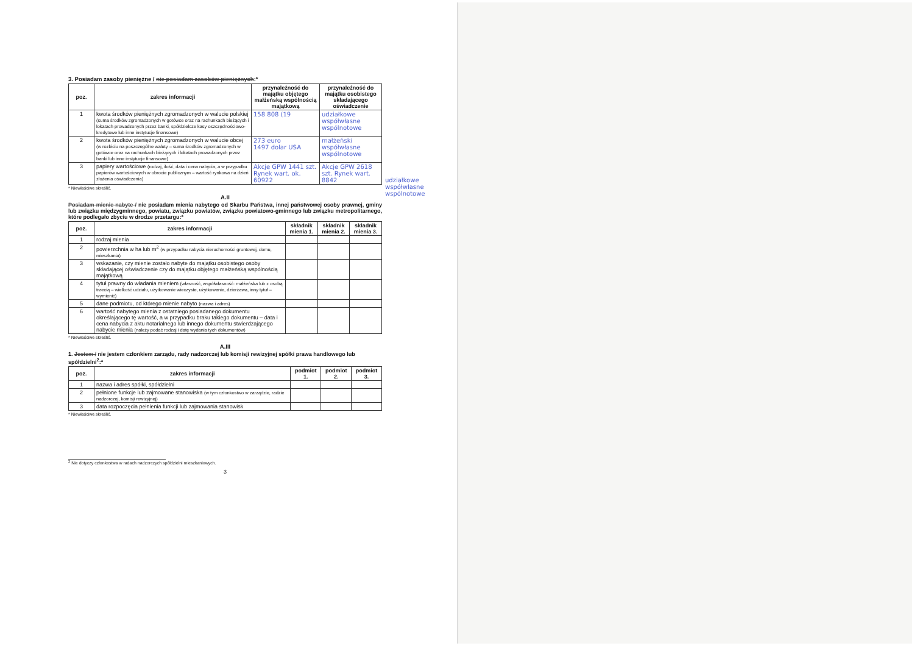3. Posiadam zasoby pieniężne / nie posiadam zasobów pieniężnych:*
| poz. | zakres informacji | przynależność do majątku objętego małżeńską wspólnością majątkową | przynależność do majątku osobistego składającego oświadczenie |
| --- | --- | --- | --- |
| 1 | kwota środków pieniężnych zgromadzonych w walucie polskiej (suma środków zgromadzonych w gotówce oraz na rachunkach bieżących i lokatach prowadzonych przez banki, spółdzielcze kasy oszczędnościowo-kredytowe lub inne instytucje finansowe) | 158 808 (19 | udziałkowe współwłasne wspólnotowe |
| 2 | kwota środków pieniężnych zgromadzonych w walucie obcej (w rozbiciu na poszczególne waluty – suma środków zgromadzonych w gotówce oraz na rachunkach bieżących i lokatach prowadzonych przez banki lub inne instytucje finansowe) | 273 euro 1497 dolar USA | małżeński współwłasne wspólnotowe |
| 3 | papiery wartościowe (rodzaj, ilość, data i cena nabycia, a w przypadku papierów wartościowych w obrocie publicznym – wartość rynkowa na dzień złożenia oświadczenia) | Akcje GPW 1441 szt. Rynek wart. ok. 60922 | Akcje GPW 2618 szt. Rynek wart. 8842 |
* Niewłaściwe skreślić.
A.II
Posiadam mienie nabyte / nie posiadam mienia nabytego od Skarbu Państwa, innej państwowej osoby prawnej, gminy lub związku międzygminnego, powiatu, związku powiatów, związku powiatowo-gminnego lub związku metropolitarnego, które podlegało zbyciu w drodze przetargu:*
| poz. | zakres informacji | składnik mienia 1. | składnik mienia 2. | składnik mienia 3. |
| --- | --- | --- | --- | --- |
| 1 | rodzaj mienia | | | |
| 2 | powierzchnia w ha lub m<sup>2</sup> (w przypadku nabycia nieruchomości gruntowej, domu, mieszkania) | | | |
| 3 | wskazanie, czy mienie zostało nabyte do majątku osobistego osoby składającej oświadczenie czy do majątku objętego małżeńską wspólnością majątkową | | | |
| 4 | tytuł prawny do władania mieniem (własność, współwłasność: małżeńska lub z osobą trzecią – wielkość udziału, użytkowanie wieczyste, użytkowanie, dzierżawa, inny tytuł – wymienić) | | | |
| 5 | dane podmiotu, od którego mienie nabyto (nazwa i adres) | | | |
| 6 | wartość nabytego mienia z ostatniego posiadanego dokumentu określającego tę wartość, a w przypadku braku takiego dokumentu – data i cena nabycia z aktu notarialnego lub innego dokumentu stwierdzającego nabycie mienia (należy podać rodzaj i datę wydania tych dokumentów) | | | |
* Niewłaściwe skreślić.
A.III
1. Jestem / nie jestem członkiem zarządu, rady nadzorczej lub komisji rewizyjnej spółki prawa handlowego lub spółdzielni<sup>2</sup>:*
| poz. | zakres informacji | podmiot 1. | podmiot 2. | podmiot 3. |
| --- | --- | --- | --- | --- |
| 1 | nazwa i adres spółki, spółdzielni | | | |
| 2 | pełnione funkcje lub zajmowane stanowiska (w tym członkostwo w zarządzie, radzie nadzorczej, komisji rewizyjnej) | | | |
| 3 | data rozpoczęcia pełnienia funkcji lub zajmowania stanowisk | | | |
* Niewłaściwe skreślić.
<sup>2</sup> Nie dotyczy członkostwa w radach nadzorczych spółdzielni mieszkaniowych.
3
udziałkowe współwłasne wspólnotowe